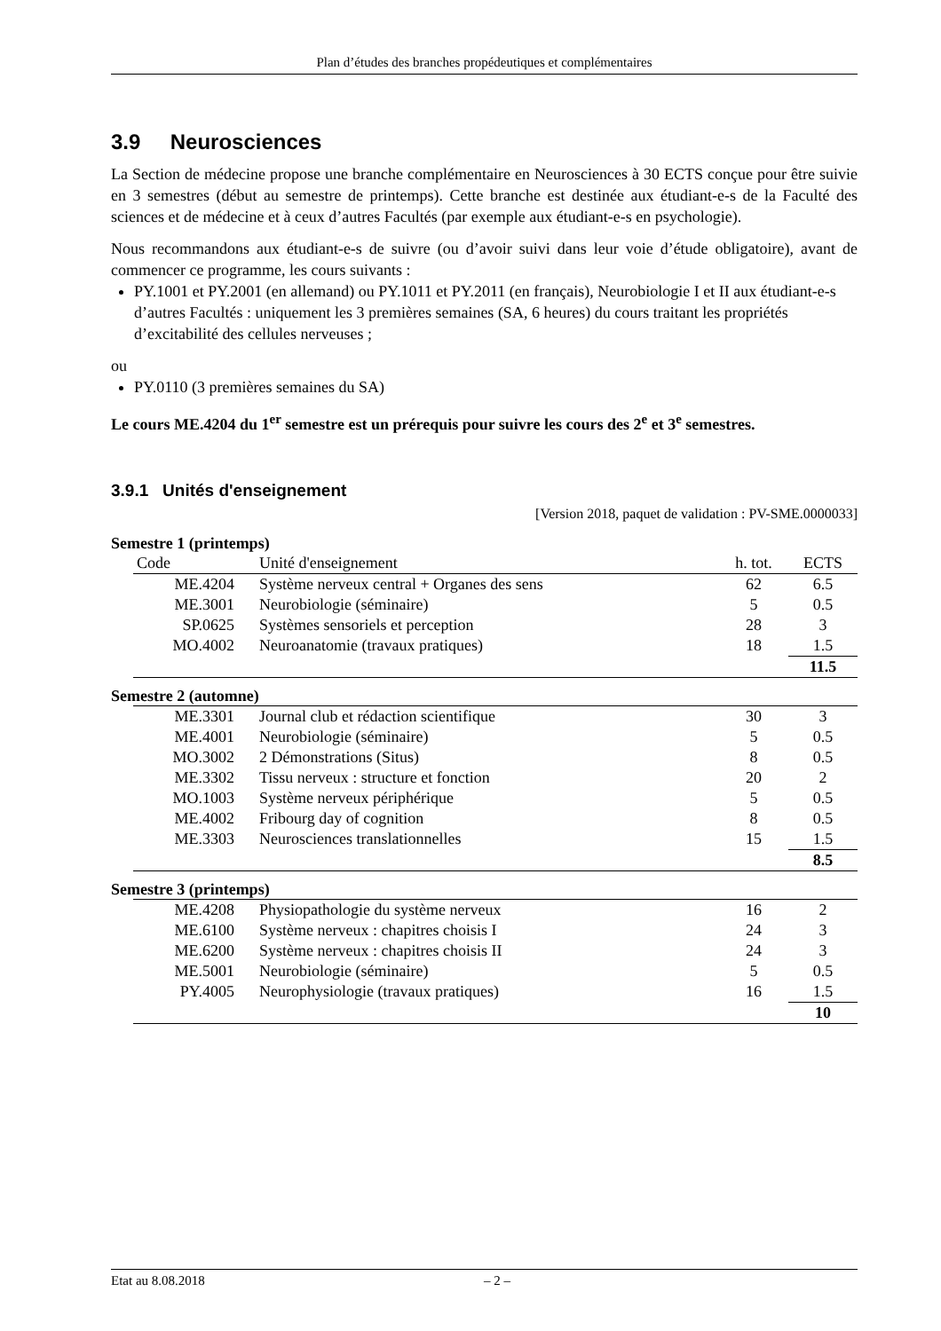Plan d’études des branches propédeutiques et complémentaires
3.9 Neurosciences
La Section de médecine propose une branche complémentaire en Neurosciences à 30 ECTS conçue pour être suivie en 3 semestres (début au semestre de printemps). Cette branche est destinée aux étudiant-e-s de la Faculté des sciences et de médecine et à ceux d’autres Facultés (par exemple aux étudiant-e-s en psychologie).
Nous recommandons aux étudiant-e-s de suivre (ou d’avoir suivi dans leur voie d’étude obligatoire), avant de commencer ce programme, les cours suivants :
PY.1001 et PY.2001 (en allemand) ou PY.1011 et PY.2011 (en français), Neurobiologie I et II aux étudiant-e-s d’autres Facultés : uniquement les 3 premières semaines (SA, 6 heures) du cours traitant les propriétés d’excitabilité des cellules nerveuses ;
ou
PY.0110 (3 premières semaines du SA)
Le cours ME.4204 du 1<sup>er</sup> semestre est un prérequis pour suivre les cours des 2<sup>e</sup> et 3<sup>e</sup> semestres.
3.9.1 Unités d'enseignement
[Version 2018, paquet de validation : PV-SME.0000033]
Semestre 1 (printemps)
| Code | Unité d'enseignement | h. tot. | ECTS |
| --- | --- | --- | --- |
| ME.4204 | Système nerveux central + Organes des sens | 62 | 6.5 |
| ME.3001 | Neurobiologie (séminaire) | 5 | 0.5 |
| SP.0625 | Systèmes sensoriels et perception | 28 | 3 |
| MO.4002 | Neuroanatomie (travaux pratiques) | 18 | 1.5 |
| | | | 11.5 |
Semestre 2 (automne)
| ME.3301 | Journal club et rédaction scientifique | 30 | 3 |
| ME.4001 | Neurobiologie (séminaire) | 5 | 0.5 |
| MO.3002 | 2 Démonstrations (Situs) | 8 | 0.5 |
| ME.3302 | Tissu nerveux : structure et fonction | 20 | 2 |
| MO.1003 | Système nerveux périphérique | 5 | 0.5 |
| ME.4002 | Fribourg day of cognition | 8 | 0.5 |
| ME.3303 | Neurosciences translationnelles | 15 | 1.5 |
| | | | 8.5 |
Semestre 3 (printemps)
| ME.4208 | Physiopathologie du système nerveux | 16 | 2 |
| ME.6100 | Système nerveux : chapitres choisis I | 24 | 3 |
| ME.6200 | Système nerveux : chapitres choisis II | 24 | 3 |
| ME.5001 | Neurobiologie (séminaire) | 5 | 0.5 |
| PY.4005 | Neurophysiologie (travaux pratiques) | 16 | 1.5 |
| | | | 10 |
Etat au 8.08.2018 – 2 –